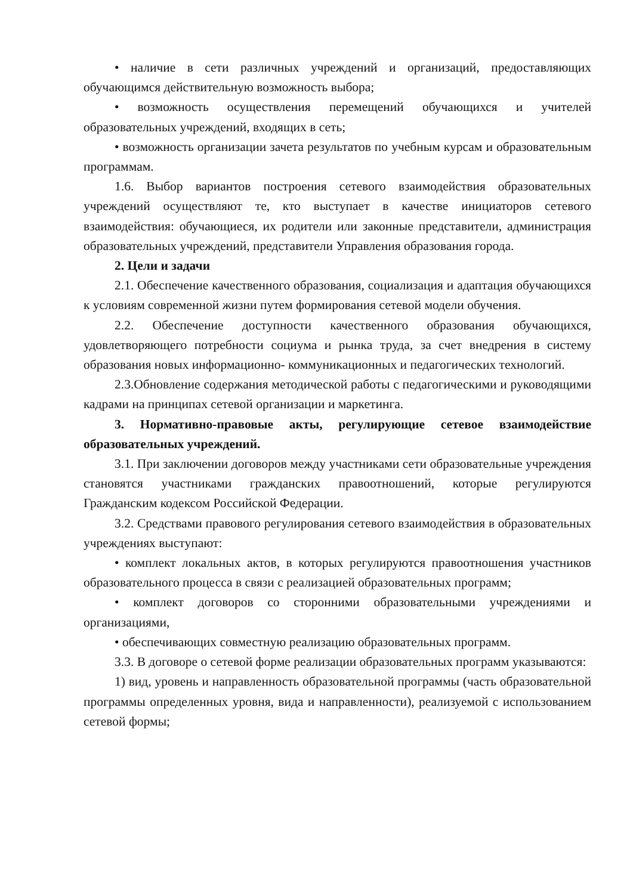• наличие в сети различных учреждений и организаций, предоставляющих обучающимся действительную возможность выбора;
• возможность осуществления перемещений обучающихся и учителей образовательных учреждений, входящих в сеть;
• возможность организации зачета результатов по учебным курсам и образовательным программам.
1.6. Выбор вариантов построения сетевого взаимодействия образовательных учреждений осуществляют те, кто выступает в качестве инициаторов сетевого взаимодействия: обучающиеся, их родители или законные представители, администрация образовательных учреждений, представители Управления образования города.
2. Цели и задачи
2.1. Обеспечение качественного образования, социализация и адаптация обучающихся к условиям современной жизни путем формирования сетевой модели обучения.
2.2. Обеспечение доступности качественного образования обучающихся, удовлетворяющего потребности социума и рынка труда, за счет внедрения в систему образования новых информационно- коммуникационных и педагогических технологий.
2.3.Обновление содержания методической работы с педагогическими и руководящими кадрами на принципах сетевой организации и маркетинга.
3. Нормативно-правовые акты, регулирующие сетевое взаимодействие образовательных учреждений.
3.1. При заключении договоров между участниками сети образовательные учреждения становятся участниками гражданских правоотношений, которые регулируются Гражданским кодексом Российской Федерации.
3.2. Средствами правового регулирования сетевого взаимодействия в образовательных учреждениях выступают:
• комплект локальных актов, в которых регулируются правоотношения участников образовательного процесса в связи с реализацией образовательных программ;
• комплект договоров со сторонними образовательными учреждениями и организациями,
• обеспечивающих совместную реализацию образовательных программ.
3.3. В договоре о сетевой форме реализации образовательных программ указываются:
1) вид, уровень и направленность образовательной программы (часть образовательной программы определенных уровня, вида и направленности), реализуемой с использованием сетевой формы;